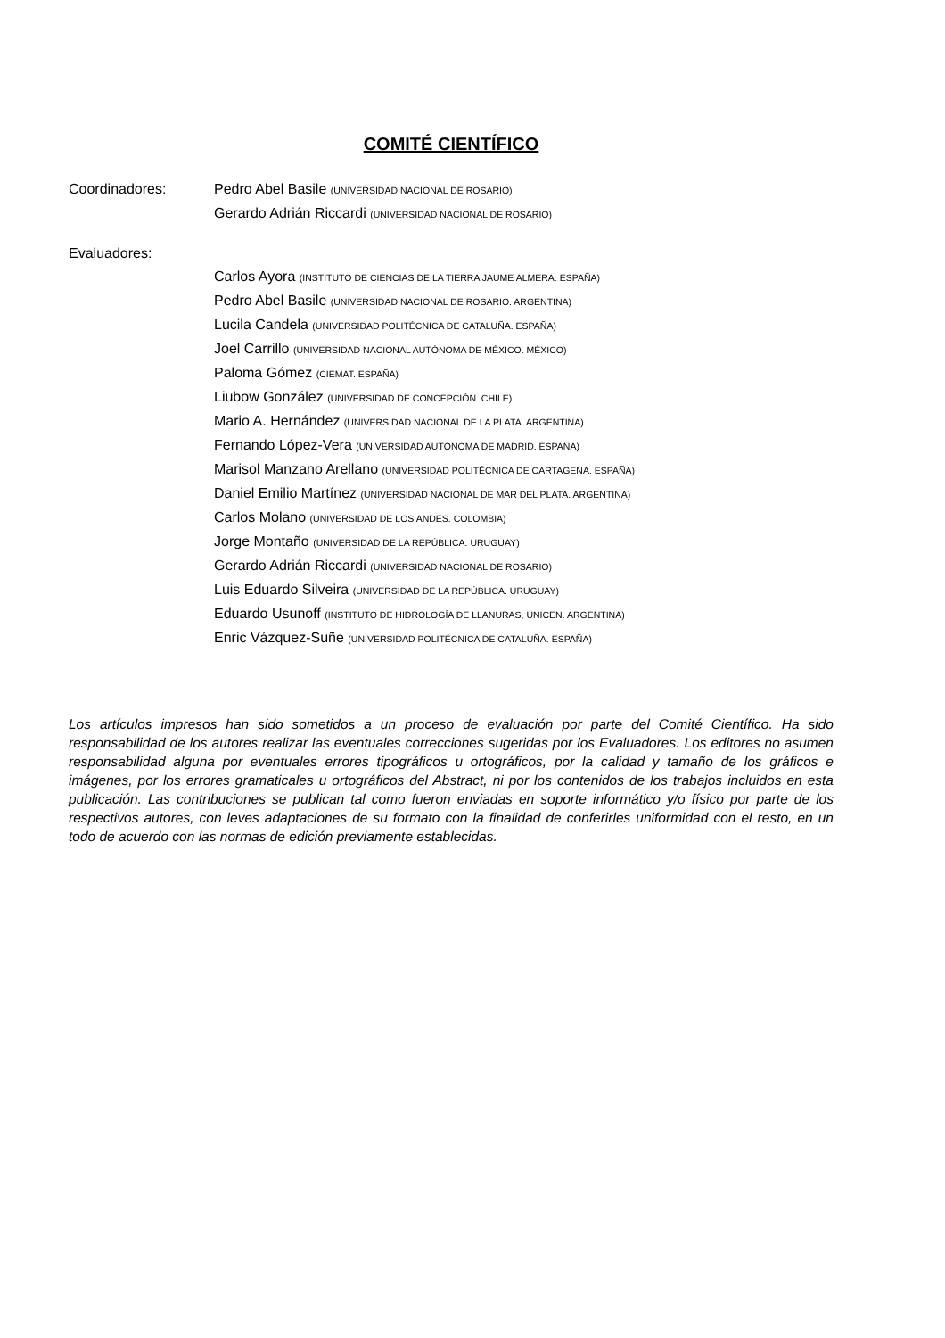COMITÉ CIENTÍFICO
Coordinadores: Pedro Abel Basile (UNIVERSIDAD NACIONAL DE ROSARIO)
Gerardo Adrián Riccardi (UNIVERSIDAD NACIONAL DE ROSARIO)
Evaluadores:
Carlos Ayora (INSTITUTO DE CIENCIAS DE LA TIERRA JAUME ALMERA. ESPAÑA)
Pedro Abel Basile (UNIVERSIDAD NACIONAL DE ROSARIO. ARGENTINA)
Lucila Candela (UNIVERSIDAD POLITÉCNICA DE CATALUÑA. ESPAÑA)
Joel Carrillo (UNIVERSIDAD NACIONAL AUTÓNOMA DE MÉXICO. MÉXICO)
Paloma Gómez (CIEMAT. ESPAÑA)
Liubow González (UNIVERSIDAD DE CONCEPCIÓN. CHILE)
Mario A. Hernández (UNIVERSIDAD NACIONAL DE LA PLATA. ARGENTINA)
Fernando López-Vera (UNIVERSIDAD AUTÓNOMA DE MADRID. ESPAÑA)
Marisol Manzano Arellano (UNIVERSIDAD POLITÉCNICA DE CARTAGENA. ESPAÑA)
Daniel Emilio Martínez (UNIVERSIDAD NACIONAL DE MAR DEL PLATA. ARGENTINA)
Carlos Molano (UNIVERSIDAD DE LOS ANDES. COLOMBIA)
Jorge Montaño (UNIVERSIDAD DE LA REPÚBLICA. URUGUAY)
Gerardo Adrián Riccardi (UNIVERSIDAD NACIONAL DE ROSARIO)
Luis Eduardo Silveira (UNIVERSIDAD DE LA REPÚBLICA. URUGUAY)
Eduardo Usunoff (INSTITUTO DE HIDROLOGÍA DE LLANURAS, UNICEN. ARGENTINA)
Enric Vázquez-Suñe (UNIVERSIDAD POLITÉCNICA DE CATALUÑA. ESPAÑA)
Los artículos impresos han sido sometidos a un proceso de evaluación por parte del Comité Científico. Ha sido responsabilidad de los autores realizar las eventuales correcciones sugeridas por los Evaluadores. Los editores no asumen responsabilidad alguna por eventuales errores tipográficos u ortográficos, por la calidad y tamaño de los gráficos e imágenes, por los errores gramaticales u ortográficos del Abstract, ni por los contenidos de los trabajos incluidos en esta publicación. Las contribuciones se publican tal como fueron enviadas en soporte informático y/o físico por parte de los respectivos autores, con leves adaptaciones de su formato con la finalidad de conferirles uniformidad con el resto, en un todo de acuerdo con las normas de edición previamente establecidas.